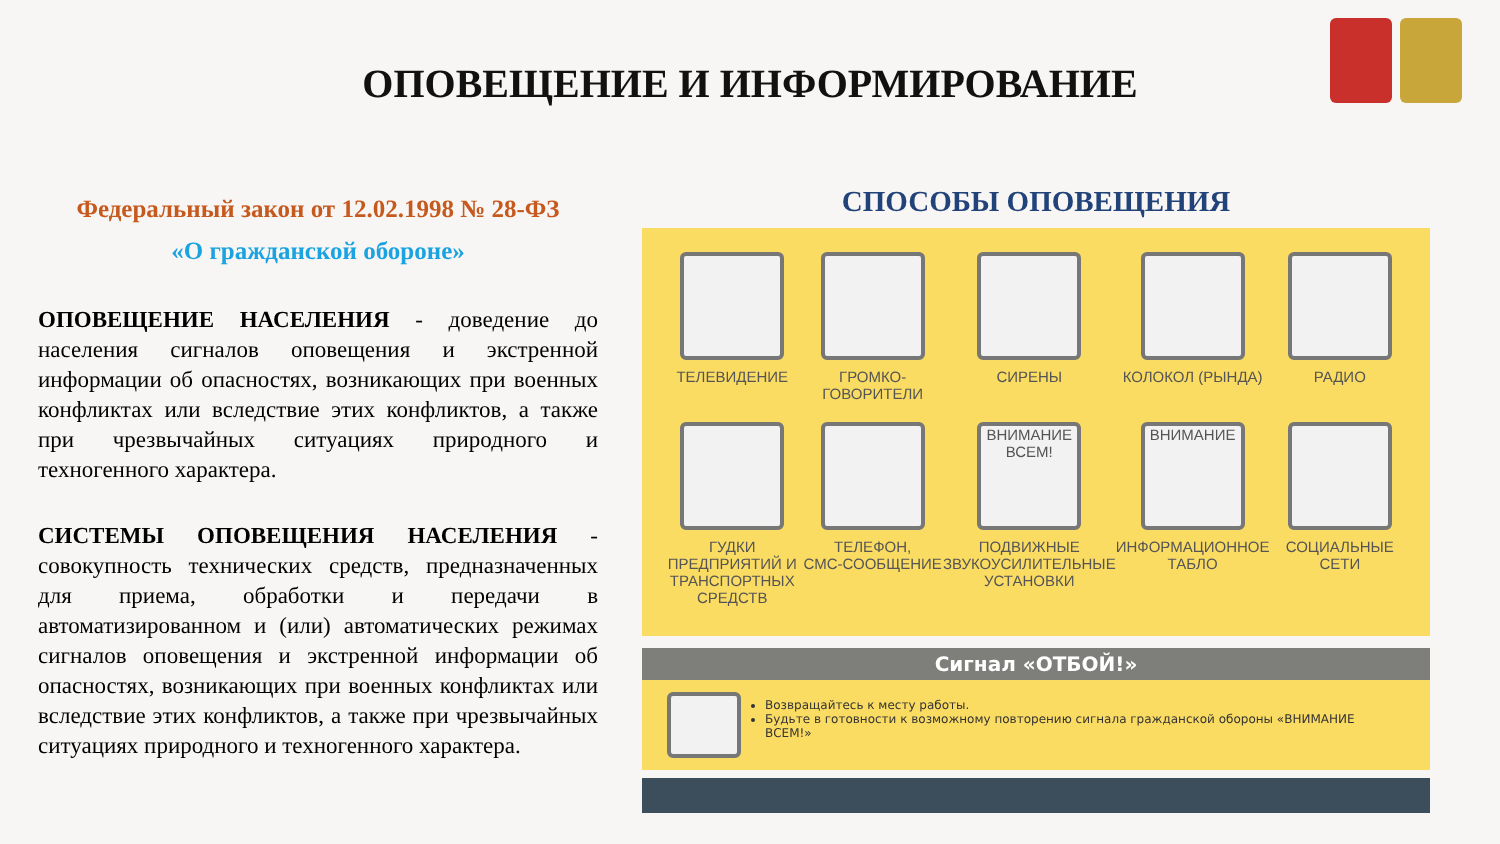ОПОВЕЩЕНИЕ И ИНФОРМИРОВАНИЕ
Федеральный закон от 12.02.1998 № 28-ФЗ
«О гражданской обороне»
ОПОВЕЩЕНИЕ НАСЕЛЕНИЯ - доведение до населения сигналов оповещения и экстренной информации об опасностях, возникающих при военных конфликтах или вследствие этих конфликтов, а также при чрезвычайных ситуациях природного и техногенного характера.
СИСТЕМЫ ОПОВЕЩЕНИЯ НАСЕЛЕНИЯ - совокупность технических средств, предназначенных для приема, обработки и передачи в автоматизированном и (или) автоматических режимах сигналов оповещения и экстренной информации об опасностях, возникающих при военных конфликтах или вследствие этих конфликтов, а также при чрезвычайных ситуациях природного и техногенного характера.
СПОСОБЫ ОПОВЕЩЕНИЯ
ТЕЛЕВИДЕНИЕ
ГРОМКО-
ГОВОРИТЕЛИ
СИРЕНЫ
КОЛОКОЛ (РЫНДА)
РАДИО
ГУДКИ ПРЕДПРИЯТИЙ И ТРАНСПОРТНЫХ СРЕДСТВ
ТЕЛЕФОН,
СМС-СООБЩЕНИЕ
ВНИМАНИЕ ВСЕМ!
ПОДВИЖНЫЕ ЗВУКОУСИЛИТЕЛЬНЫЕ УСТАНОВКИ
ВНИМАНИЕ
ИНФОРМАЦИОННОЕ ТАБЛО
СОЦИАЛЬНЫЕ СЕТИ
Сигнал «ОТБОЙ!»
Возвращайтесь к месту работы.
Будьте в готовности к возможному повторению сигнала гражданской обороны «ВНИМАНИЕ ВСЕМ!»